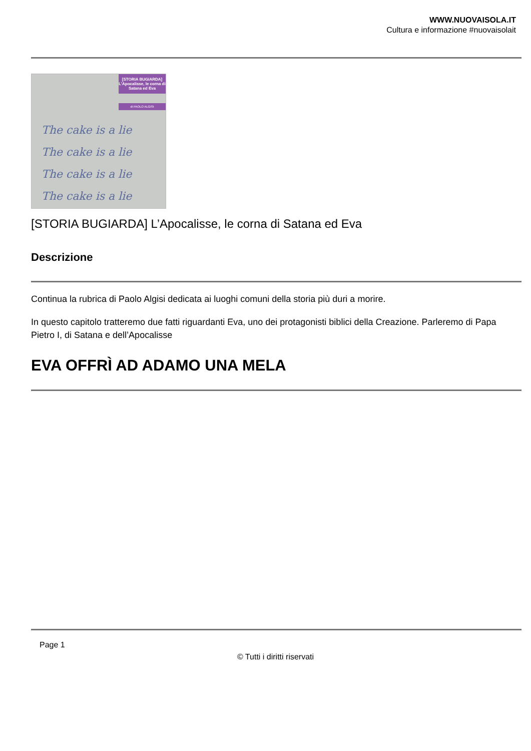WWW.NUOVAISOLA.IT
Cultura e informazione #nuovaisolait
[STORIA BUGIARDA]
L’Apocalisse, le corna di Satana ed Eva
di PAOLO ALGISI
The cake is a lie
The cake is a lie
The cake is a lie
The cake is a lie
[STORIA BUGIARDA] L’Apocalisse, le corna di Satana ed Eva
Descrizione
Continua la rubrica di Paolo Algisi dedicata ai luoghi comuni della storia più duri a morire.
In questo capitolo tratteremo due fatti riguardanti Eva, uno dei protagonisti biblici della Creazione. Parleremo di Papa Pietro I, di Satana e dell’Apocalisse
EVA OFFRÌ AD ADAMO UNA MELA
Page 1
© Tutti i diritti riservati